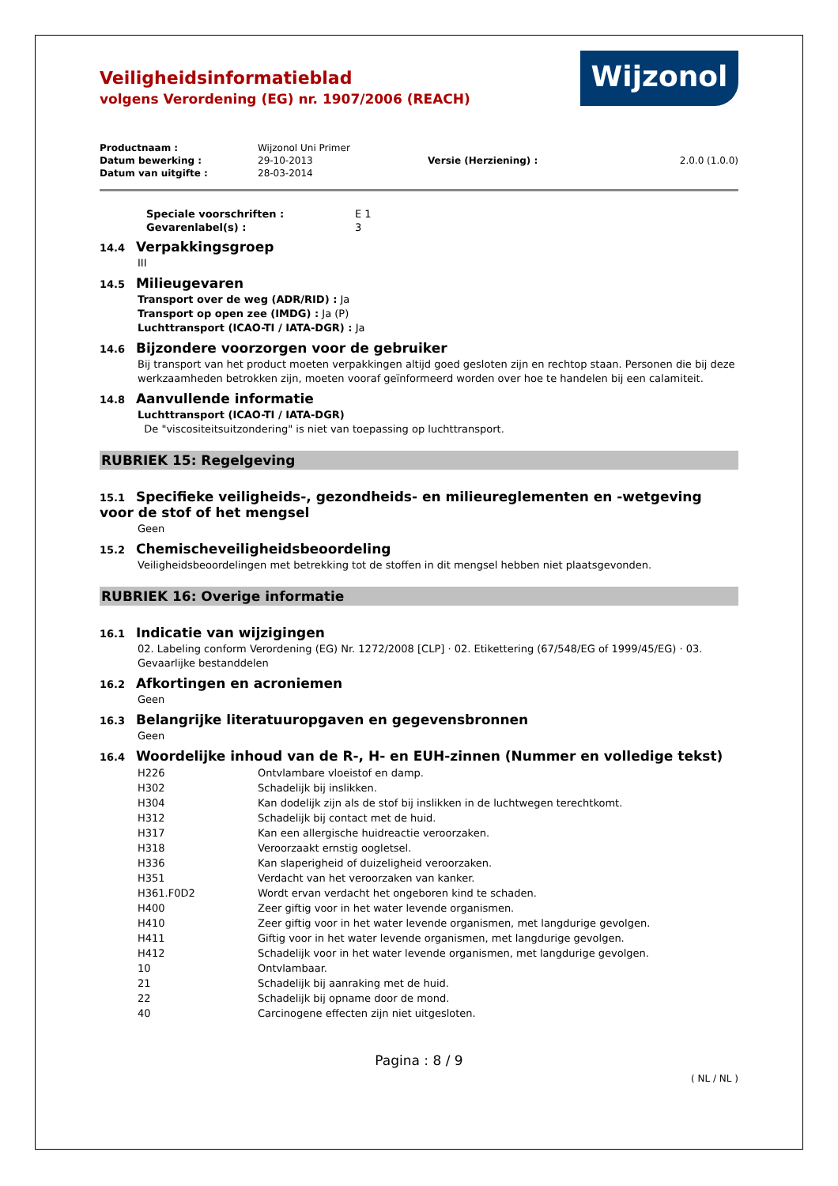Wijzonol
Veiligheidsinformatieblad
volgens Verordening (EG) nr. 1907/2006 (REACH)
| Productnaam : | Wijzonol Uni Primer | | |
| Datum bewerking : | 29-10-2013 | Versie (Herziening) : | 2.0.0 (1.0.0) |
| Datum van uitgifte : | 28-03-2014 | | |
| Speciale voorschriften : | E 1 |
| Gevarenlabel(s) : | 3 |
14.4 Verpakkingsgroep
III
14.5 Milieugevaren
Transport over de weg (ADR/RID) : Ja
Transport op open zee (IMDG) : Ja (P)
Luchttransport (ICAO-TI / IATA-DGR) : Ja
14.6 Bijzondere voorzorgen voor de gebruiker
Bij transport van het product moeten verpakkingen altijd goed gesloten zijn en rechtop staan. Personen die bij deze werkzaamheden betrokken zijn, moeten vooraf geïnformeerd worden over hoe te handelen bij een calamiteit.
14.8 Aanvullende informatie
Luchttransport (ICAO-TI / IATA-DGR)
De "viscositeitsuitzondering" is niet van toepassing op luchttransport.
RUBRIEK 15: Regelgeving
15.1 Specifieke veiligheids-, gezondheids- en milieureglementen en -wetgeving voor de stof of het mengsel
Geen
15.2 Chemischeveiligheidsbeoordeling
Veiligheidsbeoordelingen met betrekking tot de stoffen in dit mengsel hebben niet plaatsgevonden.
RUBRIEK 16: Overige informatie
16.1 Indicatie van wijzigingen
02. Labeling conform Verordening (EG) Nr. 1272/2008 [CLP] · 02. Etikettering (67/548/EG of 1999/45/EG) · 03. Gevaarlijke bestanddelen
16.2 Afkortingen en acroniemen
Geen
16.3 Belangrijke literatuuropgaven en gegevensbronnen
Geen
16.4 Woordelijke inhoud van de R-, H- en EUH-zinnen (Nummer en volledige tekst)
| H226 | Ontvlambare vloeistof en damp. |
| H302 | Schadelijk bij inslikken. |
| H304 | Kan dodelijk zijn als de stof bij inslikken in de luchtwegen terechtkomt. |
| H312 | Schadelijk bij contact met de huid. |
| H317 | Kan een allergische huidreactie veroorzaken. |
| H318 | Veroorzaakt ernstig oogletsel. |
| H336 | Kan slaperigheid of duizeligheid veroorzaken. |
| H351 | Verdacht van het veroorzaken van kanker. |
| H361.F0D2 | Wordt ervan verdacht het ongeboren kind te schaden. |
| H400 | Zeer giftig voor in het water levende organismen. |
| H410 | Zeer giftig voor in het water levende organismen, met langdurige gevolgen. |
| H411 | Giftig voor in het water levende organismen, met langdurige gevolgen. |
| H412 | Schadelijk voor in het water levende organismen, met langdurige gevolgen. |
| 10 | Ontvlambaar. |
| 21 | Schadelijk bij aanraking met de huid. |
| 22 | Schadelijk bij opname door de mond. |
| 40 | Carcinogene effecten zijn niet uitgesloten. |
Pagina : 8 / 9
( NL / NL )